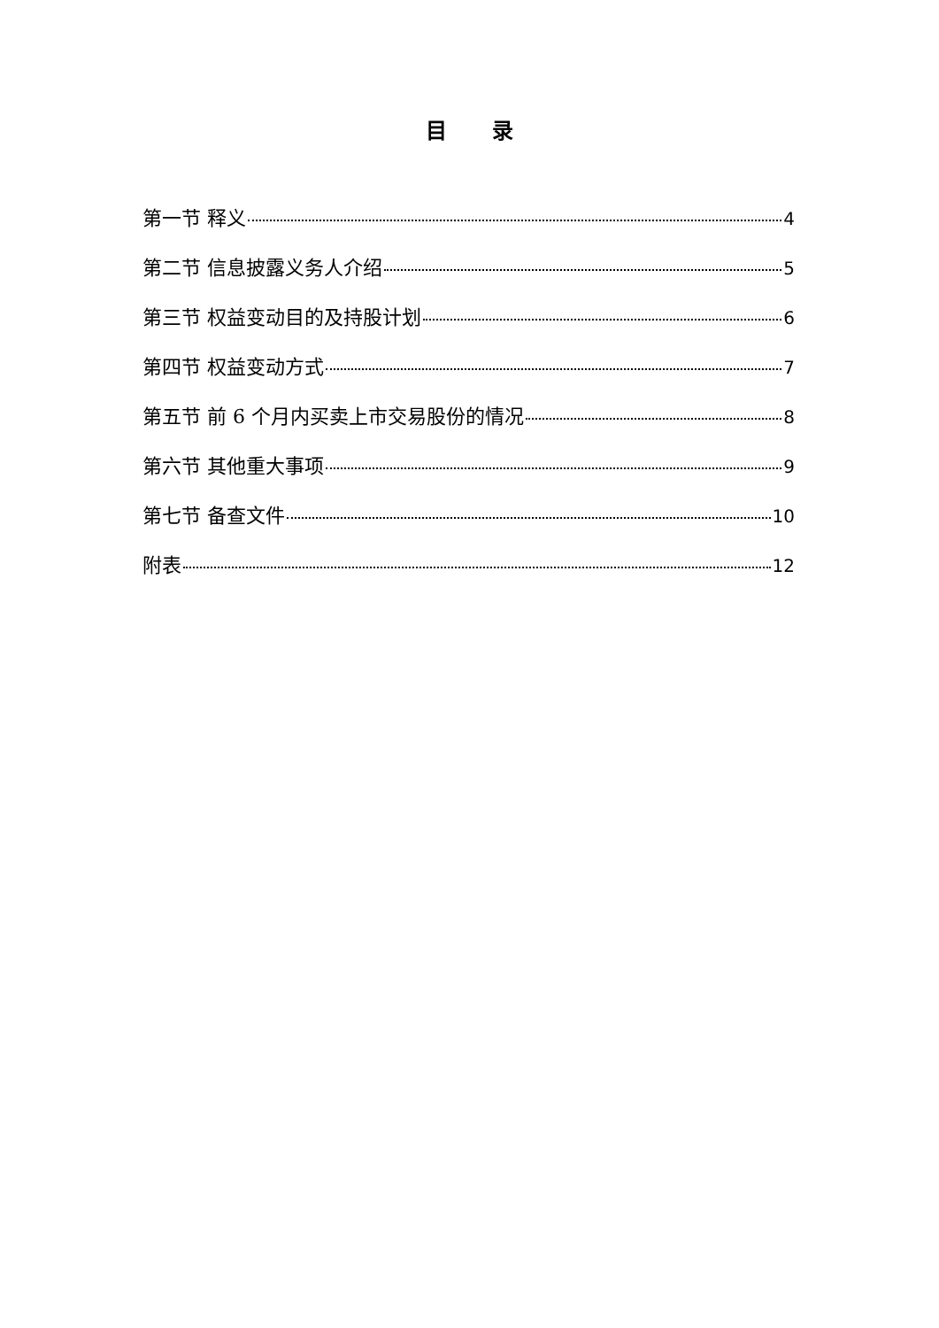目 录
第一节 释义 4
第二节 信息披露义务人介绍 5
第三节 权益变动目的及持股计划 6
第四节 权益变动方式 7
第五节 前 6 个月内买卖上市交易股份的情况 8
第六节 其他重大事项 9
第七节 备查文件 10
附表 12